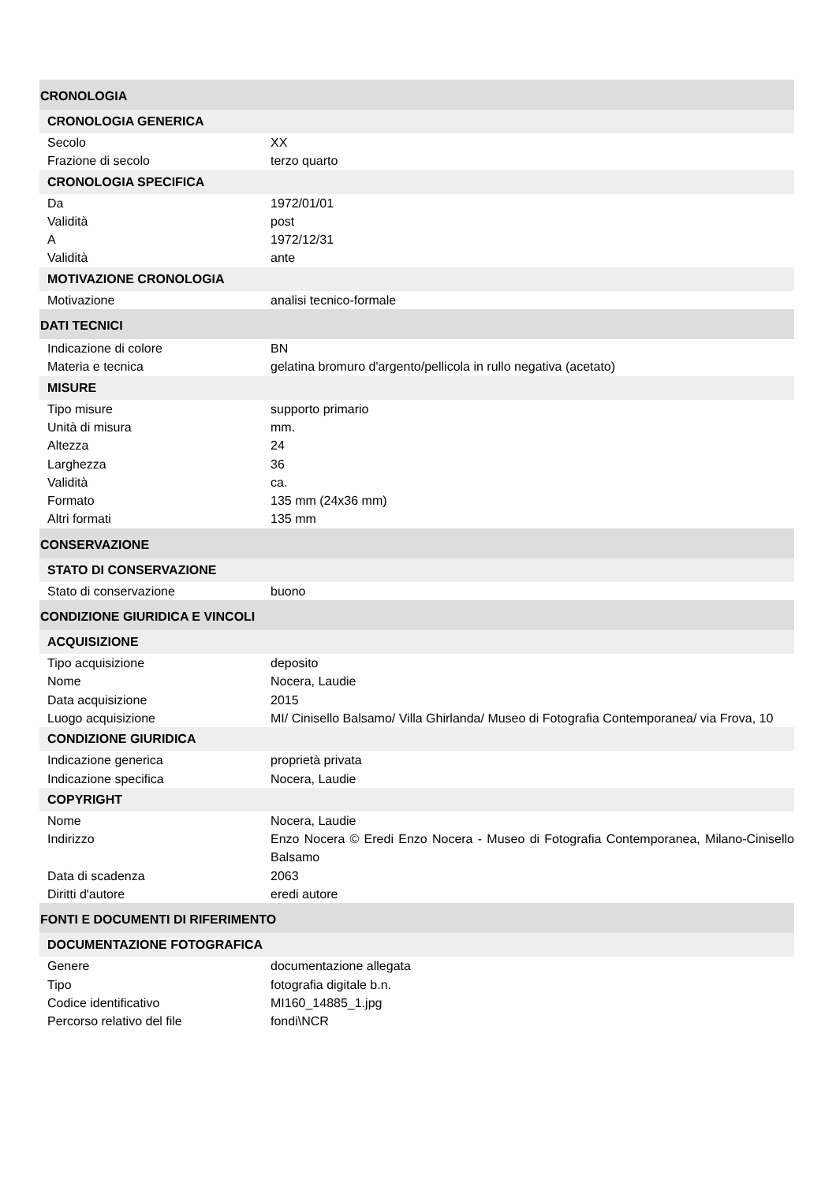CRONOLOGIA
CRONOLOGIA GENERICA
| Secolo | XX |
| Frazione di secolo | terzo quarto |
CRONOLOGIA SPECIFICA
| Da | 1972/01/01 |
| Validità | post |
| A | 1972/12/31 |
| Validità | ante |
MOTIVAZIONE CRONOLOGIA
| Motivazione | analisi tecnico-formale |
DATI TECNICI
| Indicazione di colore | BN |
| Materia e tecnica | gelatina bromuro d'argento/pellicola in rullo negativa (acetato) |
MISURE
| Tipo misure | supporto primario |
| Unità di misura | mm. |
| Altezza | 24 |
| Larghezza | 36 |
| Validità | ca. |
| Formato | 135 mm (24x36 mm) |
| Altri formati | 135 mm |
CONSERVAZIONE
STATO DI CONSERVAZIONE
| Stato di conservazione | buono |
CONDIZIONE GIURIDICA E VINCOLI
ACQUISIZIONE
| Tipo acquisizione | deposito |
| Nome | Nocera, Laudie |
| Data acquisizione | 2015 |
| Luogo acquisizione | MI/ Cinisello Balsamo/ Villa Ghirlanda/ Museo di Fotografia Contemporanea/ via Frova, 10 |
CONDIZIONE GIURIDICA
| Indicazione generica | proprietà privata |
| Indicazione specifica | Nocera, Laudie |
COPYRIGHT
| Nome | Nocera, Laudie |
| Indirizzo | Enzo Nocera © Eredi Enzo Nocera - Museo di Fotografia Contemporanea, Milano-Cinisello Balsamo |
| Data di scadenza | 2063 |
| Diritti d'autore | eredi autore |
FONTI E DOCUMENTI DI RIFERIMENTO
DOCUMENTAZIONE FOTOGRAFICA
| Genere | documentazione allegata |
| Tipo | fotografia digitale b.n. |
| Codice identificativo | MI160_14885_1.jpg |
| Percorso relativo del file | fondi\NCR |